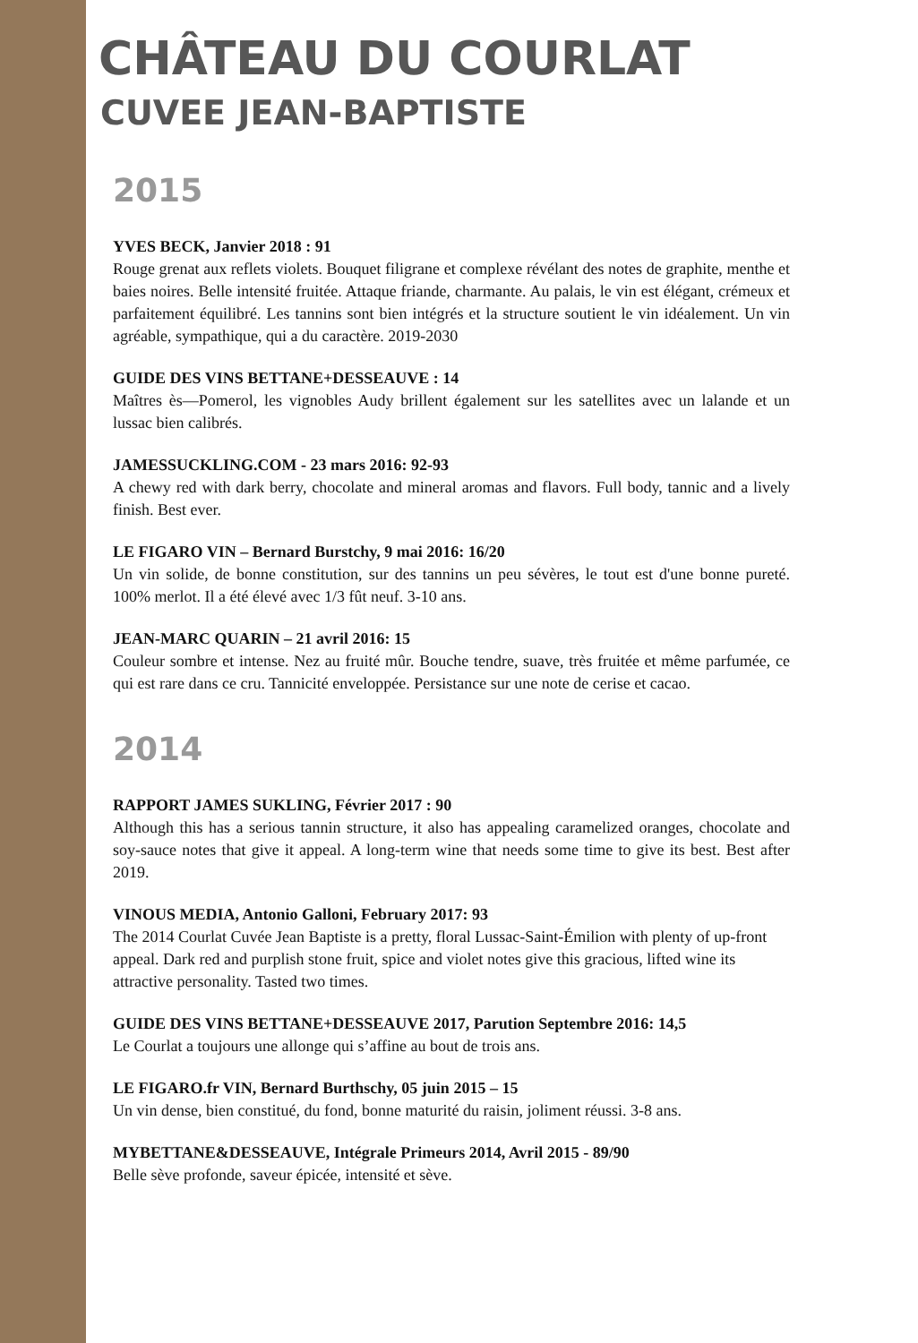CHÂTEAU DU COURLAT
CUVEE JEAN-BAPTISTE
2015
YVES BECK, Janvier 2018 : 91
Rouge grenat aux reflets violets. Bouquet filigrane et complexe révélant des notes de graphite, menthe et baies noires. Belle intensité fruitée. Attaque friande, charmante. Au palais, le vin est élégant, crémeux et parfaitement équilibré. Les tannins sont bien intégrés et la structure soutient le vin idéalement. Un vin agréable, sympathique, qui a du caractère. 2019-2030
GUIDE DES VINS BETTANE+DESSEAUVE : 14
Maîtres ès—Pomerol, les vignobles Audy brillent également sur les satellites avec un lalande et un lussac bien calibrés.
JAMESSUCKLING.COM - 23 mars 2016: 92-93
A chewy red with dark berry, chocolate and mineral aromas and flavors. Full body, tannic and a lively finish. Best ever.
LE FIGARO VIN – Bernard Burstchy, 9 mai 2016: 16/20
Un vin solide, de bonne constitution, sur des tannins un peu sévères, le tout est d'une bonne pureté. 100% merlot. Il a été élevé avec 1/3 fût neuf. 3-10 ans.
JEAN-MARC QUARIN – 21 avril 2016: 15
Couleur sombre et intense. Nez au fruité mûr. Bouche tendre, suave, très fruitée et même parfumée, ce qui est rare dans ce cru. Tannicité enveloppée. Persistance sur une note de cerise et cacao.
2014
RAPPORT JAMES SUKLING, Février 2017 : 90
Although this has a serious tannin structure, it also has appealing caramelized oranges, chocolate and soy-sauce notes that give it appeal. A long-term wine that needs some time to give its best. Best after 2019.
VINOUS MEDIA, Antonio Galloni, February 2017: 93
The 2014 Courlat Cuvée Jean Baptiste is a pretty, floral Lussac-Saint-Émilion with plenty of up-front appeal. Dark red and purplish stone fruit, spice and violet notes give this gracious, lifted wine its attractive personality. Tasted two times.
GUIDE DES VINS BETTANE+DESSEAUVE 2017, Parution Septembre 2016: 14,5
Le Courlat a toujours une allonge qui s’affine au bout de trois ans.
LE FIGARO.fr VIN, Bernard Burthschy, 05 juin 2015 – 15
Un vin dense, bien constitué, du fond, bonne maturité du raisin, joliment réussi. 3-8 ans.
MYBETTANE&DESSEAUVE, Intégrale Primeurs 2014, Avril 2015 - 89/90
Belle sève profonde, saveur épicée, intensité et sève.